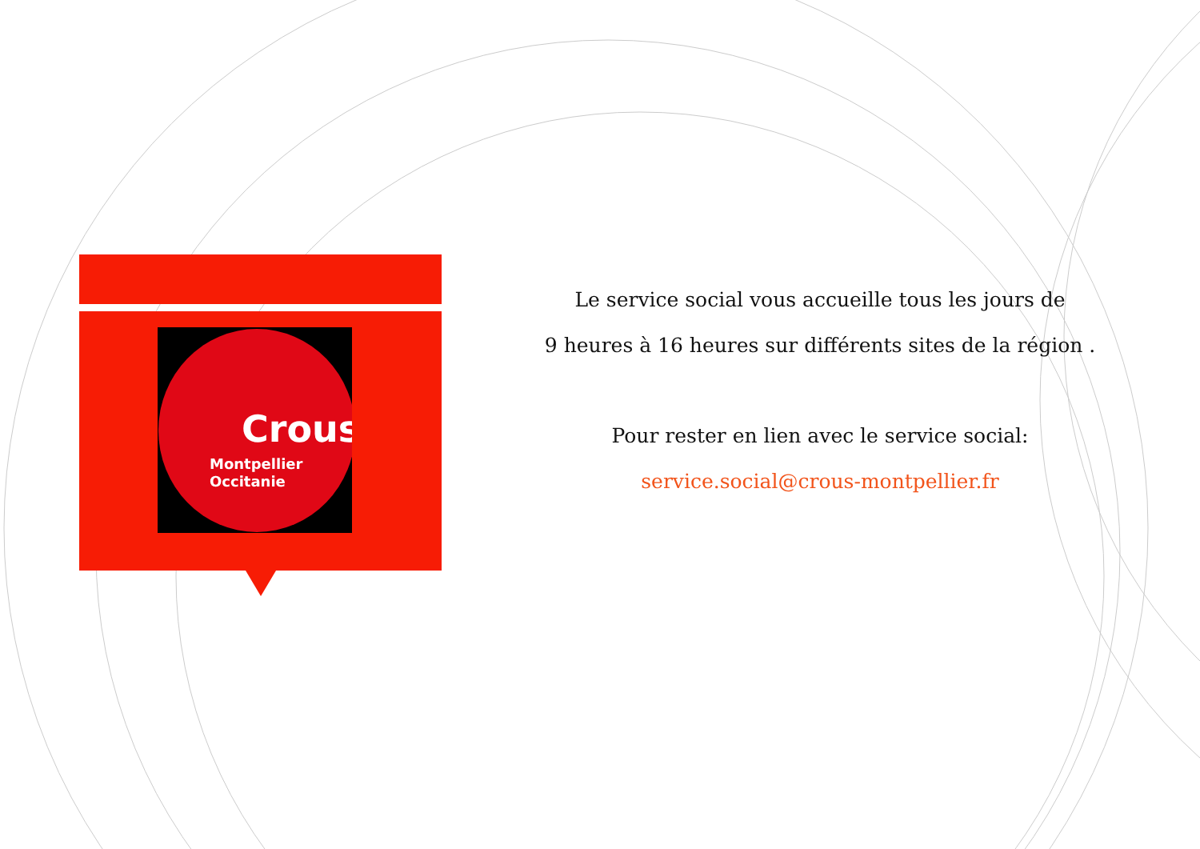Crous
Montpellier
Occitanie
Le service social vous accueille tous les jours de
9 heures à 16 heures sur différents sites de la région .
Pour rester en lien avec le service social:
service.social@crous-montpellier.fr